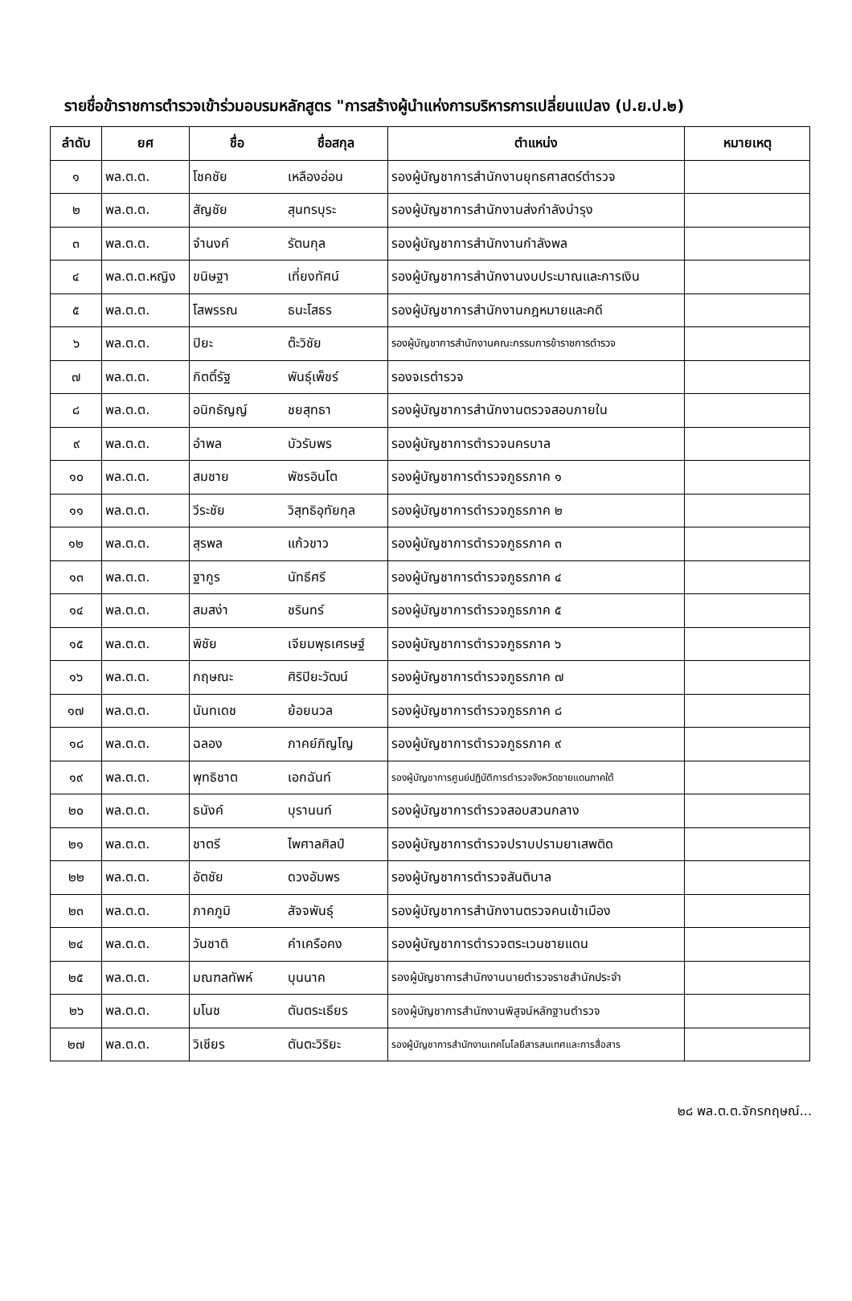รายชื่อข้าราชการตำรวจเข้าร่วมอบรมหลักสูตร "การสร้างผู้นำแห่งการบริหารการเปลี่ยนแปลง (ป.ย.ป.๒)
| ลำดับ | ยศ | ชื่อ | ชื่อสกุล | ตำแหน่ง | หมายเหตุ |
| --- | --- | --- | --- | --- | --- |
| ๑ | พล.ต.ต. | โชคชัย | เหลืองอ่อน | รองผู้บัญชาการสำนักงานยุทธศาสตร์ตำรวจ | |
| ๒ | พล.ต.ต. | สัญชัย | สุนทรบุระ | รองผู้บัญชาการสำนักงานส่งกำลังบำรุง | |
| ๓ | พล.ต.ต. | จำนงค์ | รัตนกุล | รองผู้บัญชาการสำนักงานกำลังพล | |
| ๔ | พล.ต.ต.หญิง | ขนิษฐา | เที่ยงทัศน์ | รองผู้บัญชาการสำนักงานงบประมาณและการเงิน | |
| ๕ | พล.ต.ต. | โสพรรณ | ธนะโสธร | รองผู้บัญชาการสำนักงานกฎหมายและคดี | |
| ๖ | พล.ต.ต. | ปิยะ | ต๊ะวิชัย | รองผู้บัญชาการสำนักงานคณะกรรมการข้าราชการตำรวจ | |
| ๗ | พล.ต.ต. | กิตติ์รัฐ | พันธุ์เพ็ชร์ | รองจเรตำรวจ | |
| ๘ | พล.ต.ต. | อนิกธัญญ์ | ชยสุทธา | รองผู้บัญชาการสำนักงานตรวจสอบภายใน | |
| ๙ | พล.ต.ต. | อำพล | บัวรับพร | รองผู้บัญชาการตำรวจนครบาล | |
| ๑๐ | พล.ต.ต. | สมชาย | พัชรอินโต | รองผู้บัญชาการตำรวจภูธรภาค ๑ | |
| ๑๑ | พล.ต.ต. | วีระชัย | วิสุทธิอุทัยกุล | รองผู้บัญชาการตำรวจภูธรภาค ๒ | |
| ๑๒ | พล.ต.ต. | สุรพล | แก้วขาว | รองผู้บัญชาการตำรวจภูธรภาค ๓ | |
| ๑๓ | พล.ต.ต. | ฐากูร | นัทธีศรี | รองผู้บัญชาการตำรวจภูธรภาค ๔ | |
| ๑๔ | พล.ต.ต. | สมสง่า | ชรินทร์ | รองผู้บัญชาการตำรวจภูธรภาค ๕ | |
| ๑๕ | พล.ต.ต. | พิชัย | เจียมพุธเศรษฐ์ | รองผู้บัญชาการตำรวจภูธรภาค ๖ | |
| ๑๖ | พล.ต.ต. | กฤษณะ | ศิริปิยะวัฒน์ | รองผู้บัญชาการตำรวจภูธรภาค ๗ | |
| ๑๗ | พล.ต.ต. | นันทเดช | ย้อยนวล | รองผู้บัญชาการตำรวจภูธรภาค ๘ | |
| ๑๘ | พล.ต.ต. | ฉลอง | ภาคย์ภิญโญ | รองผู้บัญชาการตำรวจภูธรภาค ๙ | |
| ๑๙ | พล.ต.ต. | พุทธิชาต | เอกฉันท์ | รองผู้บัญชาการศูนย์ปฏิบัติการตำรวจจังหวัดชายแดนภาคใต้ | |
| ๒๐ | พล.ต.ต. | ธนังค์ | บุรานนท์ | รองผู้บัญชาการตำรวจสอบสวนกลาง | |
| ๒๑ | พล.ต.ต. | ชาตรี | ไพศาลศิลป์ | รองผู้บัญชาการตำรวจปราบปรามยาเสพติด | |
| ๒๒ | พล.ต.ต. | อัตชัย | ดวงอัมพร | รองผู้บัญชาการตำรวจสันติบาล | |
| ๒๓ | พล.ต.ต. | ภาคภูมิ | สัจจพันธุ์ | รองผู้บัญชาการสำนักงานตรวจคนเข้าเมือง | |
| ๒๔ | พล.ต.ต. | วันชาติ | คำเครือคง | รองผู้บัญชาการตำรวจตระเวนชายแดน | |
| ๒๕ | พล.ต.ต. | มณฑลทัพห์ | บุนนาค | รองผู้บัญชาการสำนักงานนายตำรวจราชสำนักประจำ | |
| ๒๖ | พล.ต.ต. | มโนช | ตันตระเธียร | รองผู้บัญชาการสำนักงานพิสูจน์หลักฐานตำรวจ | |
| ๒๗ | พล.ต.ต. | วิเชียร | ตันตะวิริยะ | รองผู้บัญชาการสำนักงานเทคโนโลยีสารสนเทศและการสื่อสาร | |
๒๘ พล.ต.ต.จักรกฤษณ์...